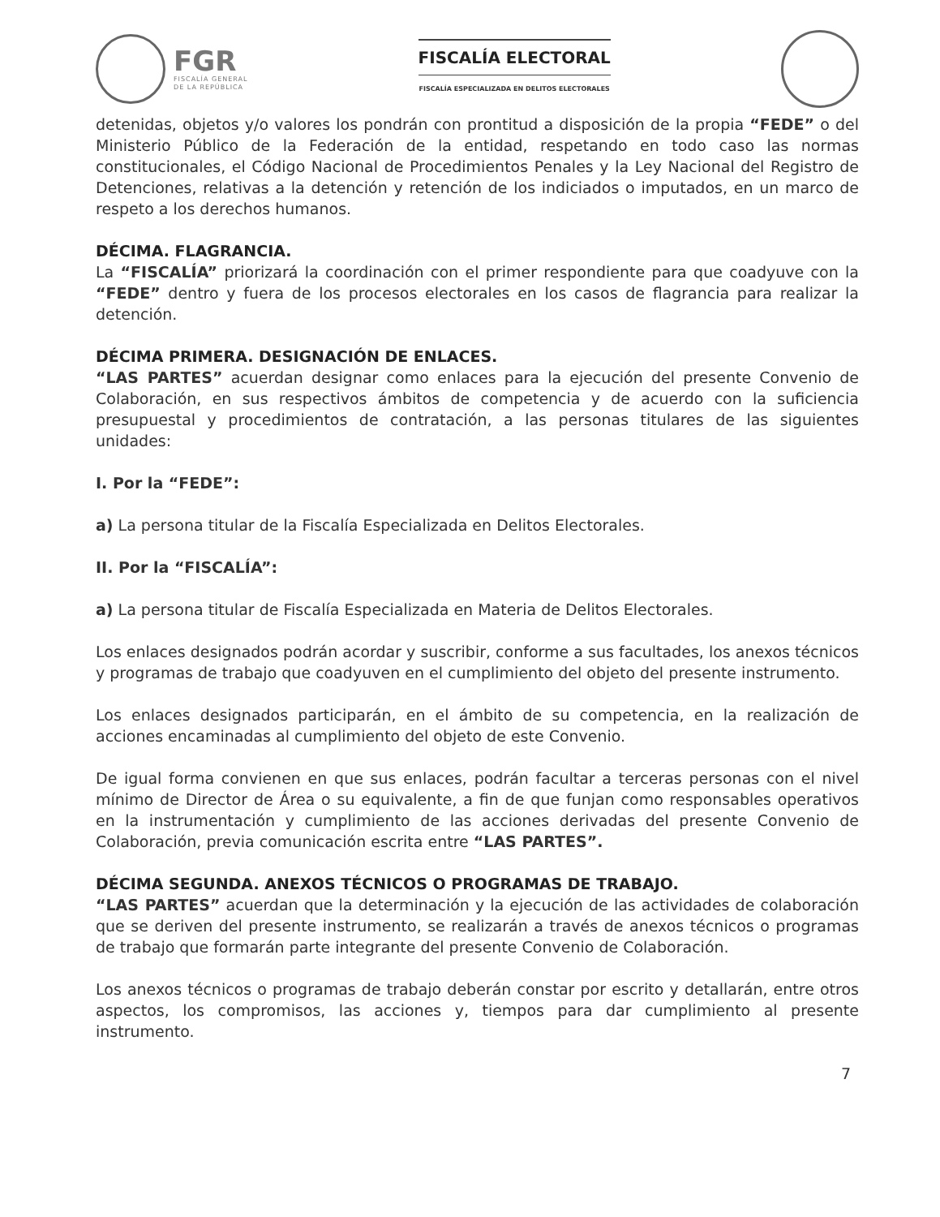FGR
FISCALÍA GENERAL
DE LA REPÚBLICA
FISCALÍA ELECTORAL
FISCALÍA ESPECIALIZADA EN DELITOS ELECTORALES
detenidas, objetos y/o valores los pondrán con prontitud a disposición de la propia “FEDE” o del Ministerio Público de la Federación de la entidad, respetando en todo caso las normas constitucionales, el Código Nacional de Procedimientos Penales y la Ley Nacional del Registro de Detenciones, relativas a la detención y retención de los indiciados o imputados, en un marco de respeto a los derechos humanos.
DÉCIMA. FLAGRANCIA.
La “FISCALÍA” priorizará la coordinación con el primer respondiente para que coadyuve con la “FEDE” dentro y fuera de los procesos electorales en los casos de flagrancia para realizar la detención.
DÉCIMA PRIMERA. DESIGNACIÓN DE ENLACES.
“LAS PARTES” acuerdan designar como enlaces para la ejecución del presente Convenio de Colaboración, en sus respectivos ámbitos de competencia y de acuerdo con la suficiencia presupuestal y procedimientos de contratación, a las personas titulares de las siguientes unidades:
I. Por la “FEDE”:
a) La persona titular de la Fiscalía Especializada en Delitos Electorales.
II. Por la “FISCALÍA”:
a) La persona titular de Fiscalía Especializada en Materia de Delitos Electorales.
Los enlaces designados podrán acordar y suscribir, conforme a sus facultades, los anexos técnicos y programas de trabajo que coadyuven en el cumplimiento del objeto del presente instrumento.
Los enlaces designados participarán, en el ámbito de su competencia, en la realización de acciones encaminadas al cumplimiento del objeto de este Convenio.
De igual forma convienen en que sus enlaces, podrán facultar a terceras personas con el nivel mínimo de Director de Área o su equivalente, a fin de que funjan como responsables operativos en la instrumentación y cumplimiento de las acciones derivadas del presente Convenio de Colaboración, previa comunicación escrita entre “LAS PARTES”.
DÉCIMA SEGUNDA. ANEXOS TÉCNICOS O PROGRAMAS DE TRABAJO.
“LAS PARTES” acuerdan que la determinación y la ejecución de las actividades de colaboración que se deriven del presente instrumento, se realizarán a través de anexos técnicos o programas de trabajo que formarán parte integrante del presente Convenio de Colaboración.
Los anexos técnicos o programas de trabajo deberán constar por escrito y detallarán, entre otros aspectos, los compromisos, las acciones y, tiempos para dar cumplimiento al presente instrumento.
7